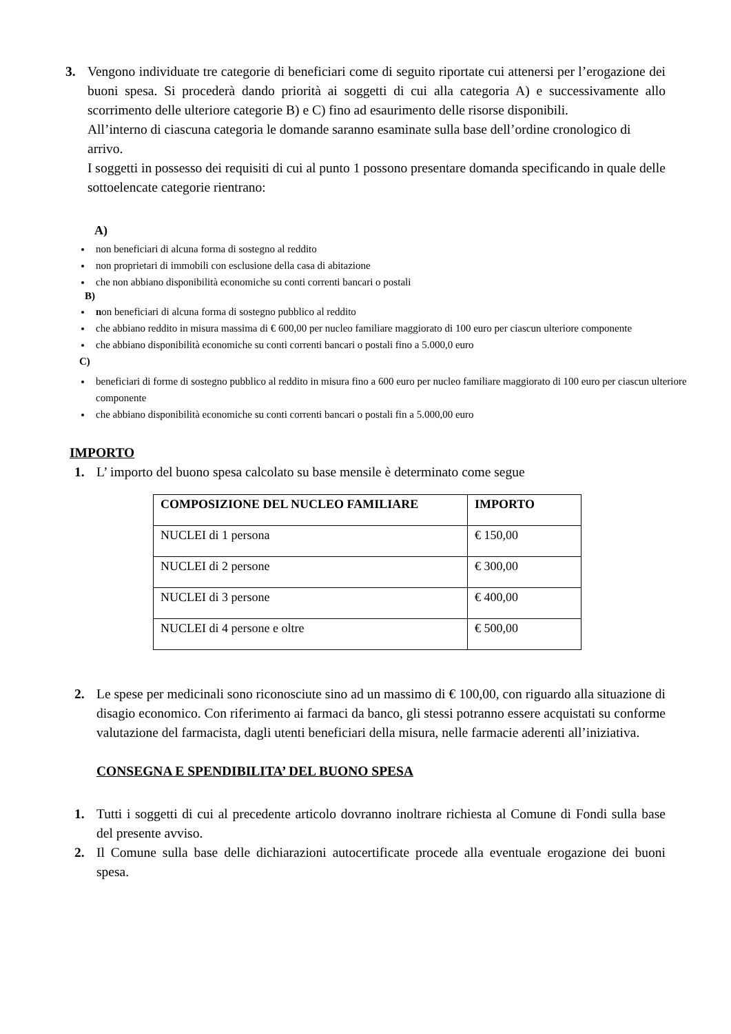3. Vengono individuate tre categorie di beneficiari come di seguito riportate cui attenersi per l’erogazione dei buoni spesa. Si procederà dando priorità ai soggetti di cui alla categoria A) e successivamente allo scorrimento delle ulteriore categorie B) e C) fino ad esaurimento delle risorse disponibili.
All’interno di ciascuna categoria le domande saranno esaminate sulla base dell’ordine cronologico di arrivo.
I soggetti in possesso dei requisiti di cui al punto 1 possono presentare domanda specificando in quale delle sottoelencate categorie rientrano:
A)
non beneficiari di alcuna forma di sostegno al reddito
non proprietari di immobili con esclusione della casa di abitazione
che non abbiano disponibilità economiche su conti correnti bancari o postali
B)
non beneficiari di alcuna forma di sostegno pubblico al reddito
che abbiano reddito in misura massima di € 600,00 per nucleo familiare maggiorato di 100 euro per ciascun ulteriore componente
che abbiano disponibilità economiche su conti correnti bancari o postali fino a 5.000,0 euro
C)
beneficiari di forme di sostegno pubblico al reddito in misura fino a 600 euro per nucleo familiare maggiorato di 100 euro per ciascun ulteriore componente
che abbiano disponibilità economiche su conti correnti bancari o postali fin a 5.000,00 euro
IMPORTO
1. L’ importo del buono spesa calcolato su base mensile è determinato come segue
| COMPOSIZIONE DEL NUCLEO FAMILIARE | IMPORTO |
| --- | --- |
| NUCLEI di 1 persona | € 150,00 |
| NUCLEI di 2 persone | € 300,00 |
| NUCLEI di 3 persone | € 400,00 |
| NUCLEI di 4 persone e oltre | € 500,00 |
2. Le spese per medicinali sono riconosciute sino ad un massimo di € 100,00, con riguardo alla situazione di disagio economico. Con riferimento ai farmaci da banco, gli stessi potranno essere acquistati su conforme valutazione del farmacista, dagli utenti beneficiari della misura, nelle farmacie aderenti all’iniziativa.
CONSEGNA E SPENDIBILITA’ DEL BUONO SPESA
1. Tutti i soggetti di cui al precedente articolo dovranno inoltrare richiesta al Comune di Fondi sulla base del presente avviso.
2. Il Comune sulla base delle dichiarazioni autocertificate procede alla eventuale erogazione dei buoni spesa.